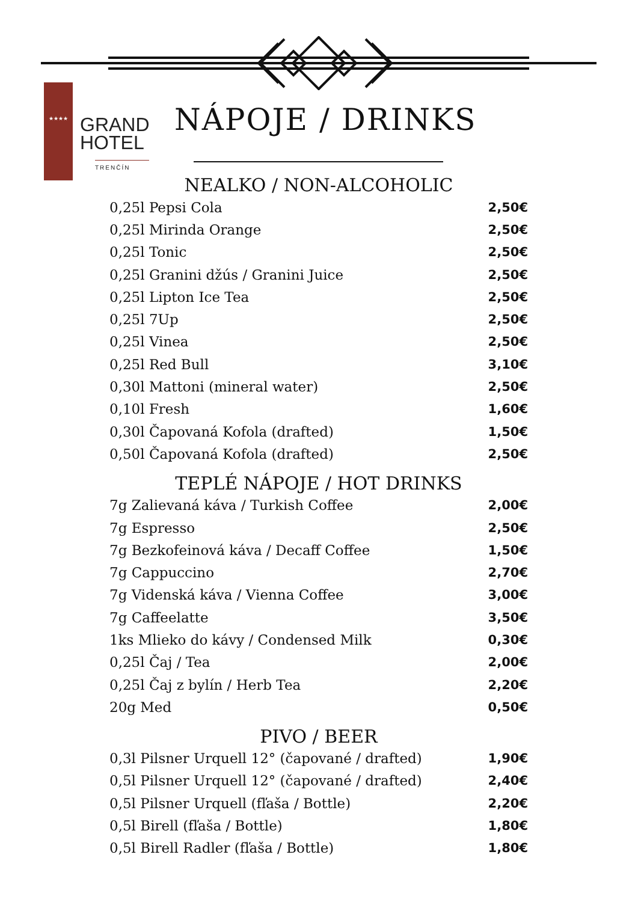★★★★
GRAND
HOTEL
TRENČÍN
NÁPOJE / DRINKS
NEALKO / NON-ALCOHOLIC
| 0,25l Pepsi Cola | 2,50€ |
| 0,25l Mirinda Orange | 2,50€ |
| 0,25l Tonic | 2,50€ |
| 0,25l Granini džús / Granini Juice | 2,50€ |
| 0,25l Lipton Ice Tea | 2,50€ |
| 0,25l 7Up | 2,50€ |
| 0,25l Vinea | 2,50€ |
| 0,25l Red Bull | 3,10€ |
| 0,30l Mattoni (mineral water) | 2,50€ |
| 0,10l Fresh | 1,60€ |
| 0,30l Čapovaná Kofola (drafted) | 1,50€ |
| 0,50l Čapovaná Kofola (drafted) | 2,50€ |
TEPLÉ NÁPOJE / HOT DRINKS
| 7g Zalievaná káva / Turkish Coffee | 2,00€ |
| 7g Espresso | 2,50€ |
| 7g Bezkofeinová káva / Decaff Coffee | 1,50€ |
| 7g Cappuccino | 2,70€ |
| 7g Videnská káva / Vienna Coffee | 3,00€ |
| 7g Caffeelatte | 3,50€ |
| 1ks Mlieko do kávy / Condensed Milk | 0,30€ |
| 0,25l Čaj / Tea | 2,00€ |
| 0,25l Čaj z bylín / Herb Tea | 2,20€ |
| 20g Med | 0,50€ |
PIVO / BEER
| 0,3l Pilsner Urquell 12° (čapované / drafted) | 1,90€ |
| 0,5l Pilsner Urquell 12° (čapované / drafted) | 2,40€ |
| 0,5l Pilsner Urquell (fľaša / Bottle) | 2,20€ |
| 0,5l Birell (fľaša / Bottle) | 1,80€ |
| 0,5l Birell Radler (fľaša / Bottle) | 1,80€ |